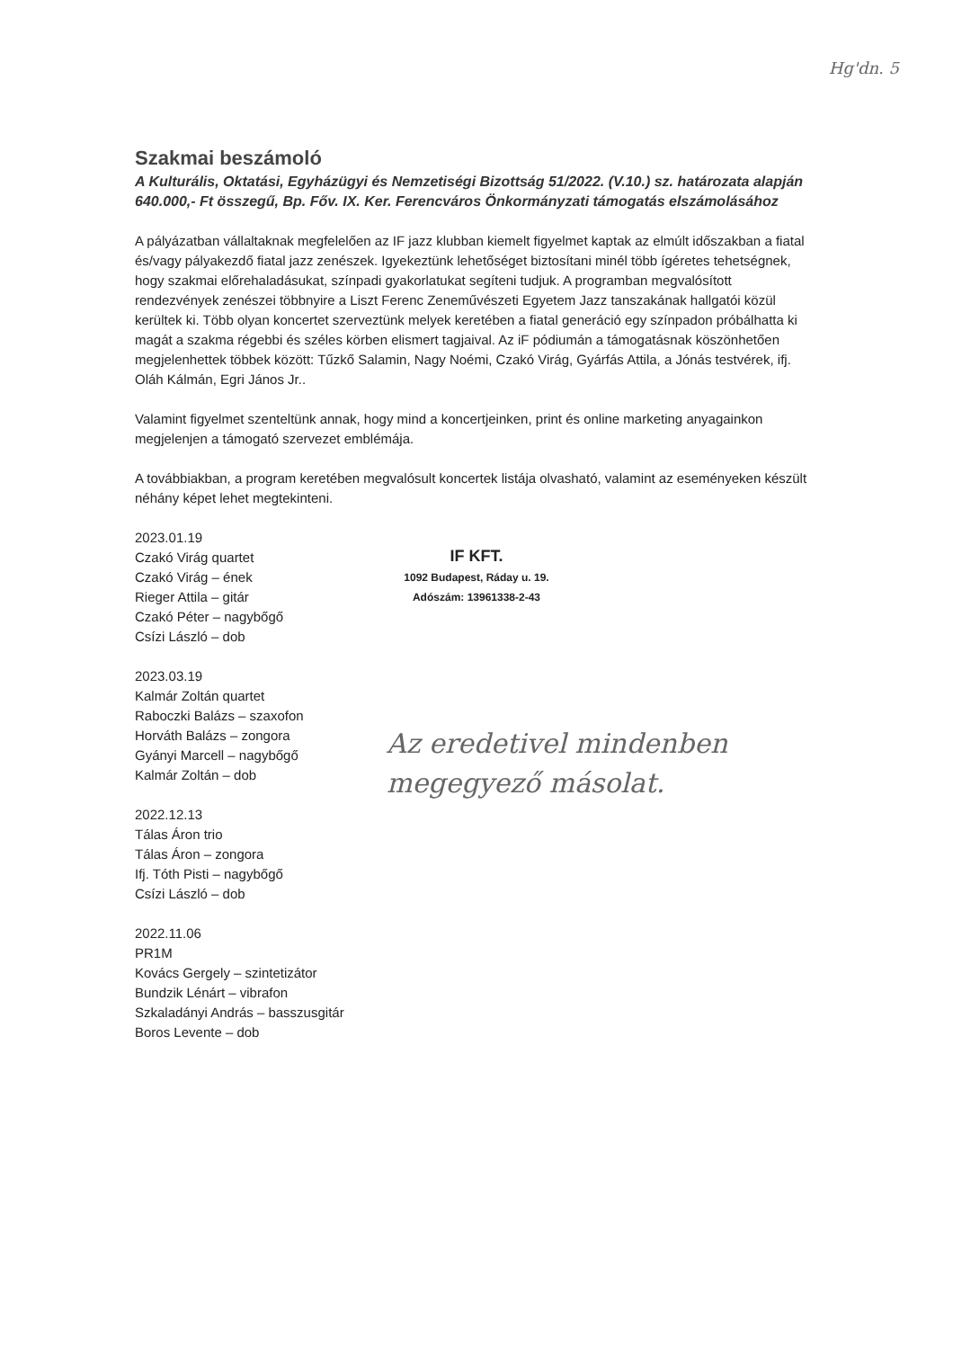Hg'dn. 5
Szakmai beszámoló
A Kulturális, Oktatási, Egyházügyi és Nemzetiségi Bizottság 51/2022. (V.10.) sz. határozata alapján 640.000,- Ft összegű, Bp. Főv. IX. Ker. Ferencváros Önkormányzati támogatás elszámolásához
A pályázatban vállaltaknak megfelelően az IF jazz klubban kiemelt figyelmet kaptak az elmúlt időszakban a fiatal és/vagy pályakezdő fiatal jazz zenészek. Igyekeztünk lehetőséget biztosítani minél több ígéretes tehetségnek, hogy szakmai előrehaladásukat, színpadi gyakorlatukat segíteni tudjuk. A programban megvalósított rendezvények zenészei többnyire a Liszt Ferenc Zeneművészeti Egyetem Jazz tanszakának hallgatói közül kerültek ki. Több olyan koncertet szerveztünk melyek keretében a fiatal generáció egy színpadon próbálhatta ki magát a szakma régebbi és széles körben elismert tagjaival. Az iF pódiumán a támogatásnak köszönhetően megjelenhettek többek között: Tűzkő Salamin, Nagy Noémi, Czakó Virág, Gyárfás Attila, a Jónás testvérek, ifj. Oláh Kálmán, Egri János Jr..
Valamint figyelmet szenteltünk annak, hogy mind a koncertjeinken, print és online marketing anyagainkon megjelenjen a támogató szervezet emblémája.
A továbbiakban, a program keretében megvalósult koncertek listája olvasható, valamint az eseményeken készült néhány képet lehet megtekinteni.
2023.01.19
Czakó Virág quartet
Czakó Virág – ének
Rieger Attila – gitár
Czakó Péter – nagybőgő
Csízi László – dob
2023.03.19
Kalmár Zoltán quartet
Raboczki Balázs – szaxofon
Horváth Balázs – zongora
Gyányi Marcell – nagybőgő
Kalmár Zoltán – dob
2022.12.13
Tálas Áron trio
Tálas Áron – zongora
Ifj. Tóth Pisti – nagybőgő
Csízi László – dob
2022.11.06
PR1M
Kovács Gergely – szintetizátor
Bundzik Lénárt – vibrafon
Szkaladányi András – basszusgitár
Boros Levente – dob
IF KFT.
1092 Budapest, Ráday u. 19.
Adószám: 13961338-2-43
Az eredetivel mindenben megegyező másolat.